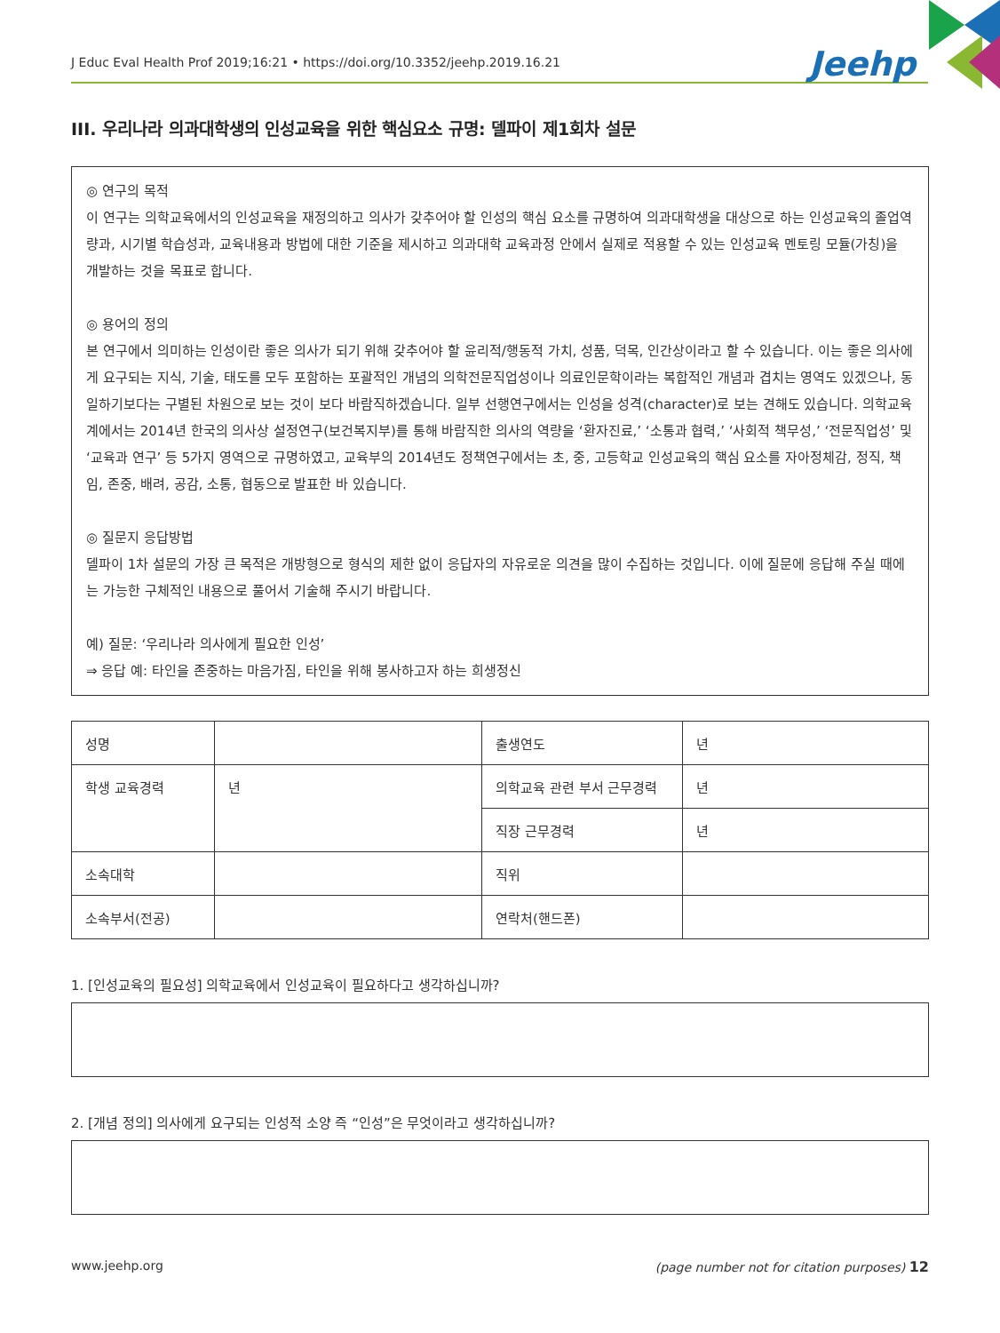J Educ Eval Health Prof 2019;16:21 • https://doi.org/10.3352/jeehp.2019.16.21 Jeehp
III. 우리나라 의과대학생의 인성교육을 위한 핵심요소 규명: 델파이 제1회차 설문
◎ 연구의 목적
이 연구는 의학교육에서의 인성교육을 재정의하고 의사가 갖추어야 할 인성의 핵심 요소를 규명하여 의과대학생을 대상으로 하는 인성교육의 졸업역량과, 시기별 학습성과, 교육내용과 방법에 대한 기준을 제시하고 의과대학 교육과정 안에서 실제로 적용할 수 있는 인성교육 멘토링 모듈(가칭)을 개발하는 것을 목표로 합니다.
◎ 용어의 정의
본 연구에서 의미하는 인성이란 좋은 의사가 되기 위해 갖추어야 할 윤리적/행동적 가치, 성품, 덕목, 인간상이라고 할 수 있습니다. 이는 좋은 의사에게 요구되는 지식, 기술, 태도를 모두 포함하는 포괄적인 개념의 의학전문직업성이나 의료인문학이라는 복합적인 개념과 겹치는 영역도 있겠으나, 동일하기보다는 구별된 차원으로 보는 것이 보다 바람직하겠습니다. 일부 선행연구에서는 인성을 성격(character)로 보는 견해도 있습니다. 의학교육계에서는 2014년 한국의 의사상 설정연구(보건복지부)를 통해 바람직한 의사의 역량을 ‘환자진료,’ ‘소통과 협력,’ ‘사회적 책무성,’ ‘전문직업성’ 및 ‘교육과 연구’ 등 5가지 영역으로 규명하였고, 교육부의 2014년도 정책연구에서는 초, 중, 고등학교 인성교육의 핵심 요소를 자아정체감, 정직, 책임, 존중, 배려, 공감, 소통, 협동으로 발표한 바 있습니다.
◎ 질문지 응답방법
델파이 1차 설문의 가장 큰 목적은 개방형으로 형식의 제한 없이 응답자의 자유로운 의견을 많이 수집하는 것입니다. 이에 질문에 응답해 주실 때에는 가능한 구체적인 내용으로 풀어서 기술해 주시기 바랍니다.
예) 질문: ‘우리나라 의사에게 필요한 인성’
⇒ 응답 예: 타인을 존중하는 마음가짐, 타인을 위해 봉사하고자 하는 희생정신
| 성명 | | 출생연도 | 년 |
| 학생 교육경력 | 년 | 의학교육 관련 부서 근무경력 | 년 |
| | | 직장 근무경력 | 년 |
| 소속대학 | | 직위 | |
| 소속부서(전공) | | 연락처(핸드폰) | |
1. [인성교육의 필요성] 의학교육에서 인성교육이 필요하다고 생각하십니까?
2. [개념 정의] 의사에게 요구되는 인성적 소양 즉 “인성”은 무엇이라고 생각하십니까?
www.jeehp.org (page number not for citation purposes) 12